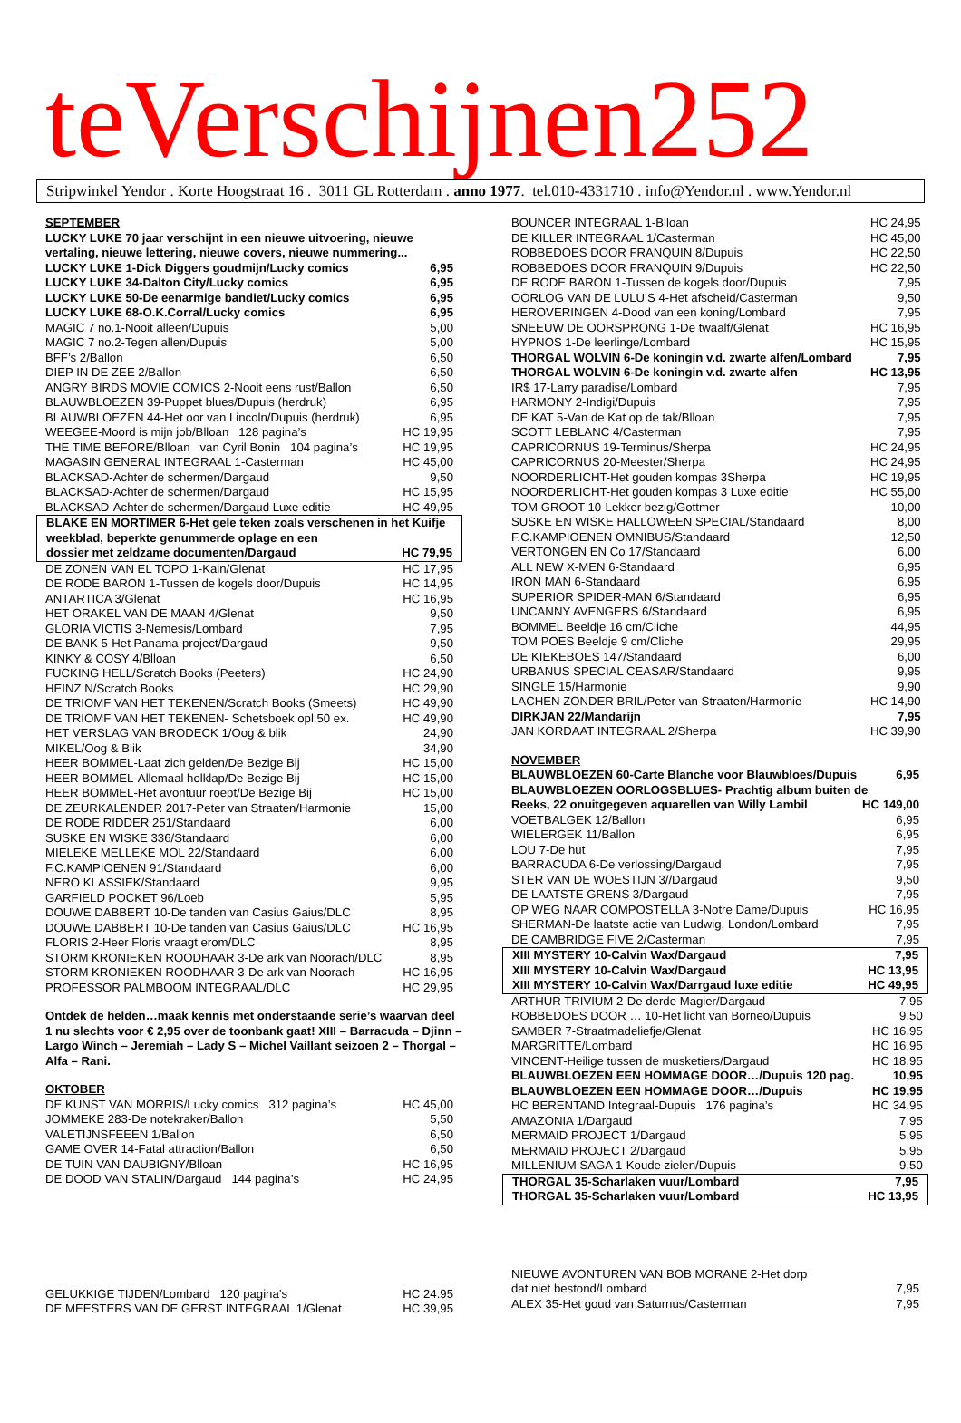teVerschijnen252
Stripwinkel Yendor . Korte Hoogstraat 16 . 3011 GL Rotterdam . anno 1977. tel.010-4331710 . info@Yendor.nl . www.Yendor.nl
SEPTEMBER
LUCKY LUKE 70 jaar verschijnt in een nieuwe uitvoering, nieuwe vertaling, nieuwe lettering, nieuwe covers, nieuwe nummering...
| LUCKY LUKE 1-Dick Diggers goudmijn/Lucky comics | 6,95 |
| LUCKY LUKE 34-Dalton City/Lucky comics | 6,95 |
| LUCKY LUKE 50-De eenarmige bandiet/Lucky comics | 6,95 |
| LUCKY LUKE 68-O.K.Corral/Lucky comics | 6,95 |
| MAGIC 7 no.1-Nooit alleen/Dupuis | 5,00 |
| MAGIC 7 no.2-Tegen allen/Dupuis | 5,00 |
| BFF’s 2/Ballon | 6,50 |
| DIEP IN DE ZEE 2/Ballon | 6,50 |
| ANGRY BIRDS MOVIE COMICS 2-Nooit eens rust/Ballon | 6,50 |
| BLAUWBLOEZEN 39-Puppet blues/Dupuis (herdruk) | 6,95 |
| BLAUWBLOEZEN 44-Het oor van Lincoln/Dupuis (herdruk) | 6,95 |
| WEEGEE-Moord is mijn job/Blloan 128 pagina’s | HC 19,95 |
| THE TIME BEFORE/Blloan van Cyril Bonin 104 pagina’s | HC 19,95 |
| MAGASIN GENERAL INTEGRAAL 1-Casterman | HC 45,00 |
| BLACKSAD-Achter de schermen/Dargaud | 9,50 |
| BLACKSAD-Achter de schermen/Dargaud | HC 15,95 |
| BLACKSAD-Achter de schermen/Dargaud Luxe editie | HC 49,95 |
BLAKE EN MORTIMER 6-Het gele teken zoals verschenen in het Kuifje weekblad, beperkte genummerde oplage en een
| dossier met zeldzame documenten/Dargaud | HC 79,95 |
| DE ZONEN VAN EL TOPO 1-Kain/Glenat | HC 17,95 |
| DE RODE BARON 1-Tussen de kogels door/Dupuis | HC 14,95 |
| ANTARTICA 3/Glenat | HC 16,95 |
| HET ORAKEL VAN DE MAAN 4/Glenat | 9,50 |
| GLORIA VICTIS 3-Nemesis/Lombard | 7,95 |
| DE BANK 5-Het Panama-project/Dargaud | 9,50 |
| KINKY & COSY 4/Blloan | 6,50 |
| FUCKING HELL/Scratch Books (Peeters) | HC 24,90 |
| HEINZ N/Scratch Books | HC 29,90 |
| DE TRIOMF VAN HET TEKENEN/Scratch Books (Smeets) | HC 49,90 |
| DE TRIOMF VAN HET TEKENEN- Schetsboek opl.50 ex. | HC 49,90 |
| HET VERSLAG VAN BRODECK 1/Oog & blik | 24,90 |
| MIKEL/Oog & Blik | 34,90 |
| HEER BOMMEL-Laat zich gelden/De Bezige Bij | HC 15,00 |
| HEER BOMMEL-Allemaal holklap/De Bezige Bij | HC 15,00 |
| HEER BOMMEL-Het avontuur roept/De Bezige Bij | HC 15,00 |
| DE ZEURKALENDER 2017-Peter van Straaten/Harmonie | 15,00 |
| DE RODE RIDDER 251/Standaard | 6,00 |
| SUSKE EN WISKE 336/Standaard | 6,00 |
| MIELEKE MELLEKE MOL 22/Standaard | 6,00 |
| F.C.KAMPIOENEN 91/Standaard | 6,00 |
| NERO KLASSIEK/Standaard | 9,95 |
| GARFIELD POCKET 96/Loeb | 5,95 |
| DOUWE DABBERT 10-De tanden van Casius Gaius/DLC | 8,95 |
| DOUWE DABBERT 10-De tanden van Casius Gaius/DLC | HC 16,95 |
| FLORIS 2-Heer Floris vraagt erom/DLC | 8,95 |
| STORM KRONIEKEN ROODHAAR 3-De ark van Noorach/DLC | 8,95 |
| STORM KRONIEKEN ROODHAAR 3-De ark van Noorach | HC 16,95 |
| PROFESSOR PALMBOOM INTEGRAAL/DLC | HC 29,95 |
Ontdek de helden…maak kennis met onderstaande serie’s waarvan deel 1 nu slechts voor € 2,95 over de toonbank gaat! XIII – Barracuda – Djinn – Largo Winch – Jeremiah – Lady S – Michel Vaillant seizoen 2 – Thorgal –Alfa – Rani.
OKTOBER
| DE KUNST VAN MORRIS/Lucky comics 312 pagina’s | HC 45,00 |
| JOMMEKE 283-De notekraker/Ballon | 5,50 |
| VALETIJNSFEEEN 1/Ballon | 6,50 |
| GAME OVER 14-Fatal attraction/Ballon | 6,50 |
| DE TUIN VAN DAUBIGNY/Blloan | HC 16,95 |
| DE DOOD VAN STALIN/Dargaud 144 pagina’s | HC 24,95 |
| GELUKKIGE TIJDEN/Lombard 120 pagina’s | HC 24.95 |
| DE MEESTERS VAN DE GERST INTEGRAAL 1/Glenat | HC 39,95 |
| BOUNCER INTEGRAAL 1-Blloan | HC 24,95 |
| DE KILLER INTEGRAAL 1/Casterman | HC 45,00 |
| ROBBEDOES DOOR FRANQUIN 8/Dupuis | HC 22,50 |
| ROBBEDOES DOOR FRANQUIN 9/Dupuis | HC 22,50 |
| DE RODE BARON 1-Tussen de kogels door/Dupuis | 7,95 |
| OORLOG VAN DE LULU’S 4-Het afscheid/Casterman | 9,50 |
| HEROVERINGEN 4-Dood van een koning/Lombard | 7,95 |
| SNEEUW DE OORSPRONG 1-De twaalf/Glenat | HC 16,95 |
| HYPNOS 1-De leerlinge/Lombard | HC 15,95 |
| THORGAL WOLVIN 6-De koningin v.d. zwarte alfen/Lombard | 7,95 |
| THORGAL WOLVIN 6-De koningin v.d. zwarte alfen | HC 13,95 |
| IR$ 17-Larry paradise/Lombard | 7,95 |
| HARMONY 2-Indigi/Dupuis | 7,95 |
| DE KAT 5-Van de Kat op de tak/Blloan | 7,95 |
| SCOTT LEBLANC 4/Casterman | 7,95 |
| CAPRICORNUS 19-Terminus/Sherpa | HC 24,95 |
| CAPRICORNUS 20-Meester/Sherpa | HC 24,95 |
| NOORDERLICHT-Het gouden kompas 3Sherpa | HC 19,95 |
| NOORDERLICHT-Het gouden kompas 3 Luxe editie | HC 55,00 |
| TOM GROOT 10-Lekker bezig/Gottmer | 10,00 |
| SUSKE EN WISKE HALLOWEEN SPECIAL/Standaard | 8,00 |
| F.C.KAMPIOENEN OMNIBUS/Standaard | 12,50 |
| VERTONGEN EN Co 17/Standaard | 6,00 |
| ALL NEW X-MEN 6-Standaard | 6,95 |
| IRON MAN 6-Standaard | 6,95 |
| SUPERIOR SPIDER-MAN 6/Standaard | 6,95 |
| UNCANNY AVENGERS 6/Standaard | 6,95 |
| BOMMEL Beeldje 16 cm/Cliche | 44,95 |
| TOM POES Beeldje 9 cm/Cliche | 29,95 |
| DE KIEKEBOES 147/Standaard | 6,00 |
| URBANUS SPECIAL CEASAR/Standaard | 9,95 |
| SINGLE 15/Harmonie | 9,90 |
| LACHEN ZONDER BRIL/Peter van Straaten/Harmonie | HC 14,90 |
| DIRKJAN 22/Mandarijn | 7,95 |
| JAN KORDAAT INTEGRAAL 2/Sherpa | HC 39,90 |
NOVEMBER
| BLAUWBLOEZEN 60-Carte Blanche voor Blauwbloes/Dupuis | 6,95 |
BLAUWBLOEZEN OORLOGSBLUES- Prachtig album buiten de
| Reeks, 22 onuitgegeven aquarellen van Willy Lambil | HC 149,00 |
| VOETBALGEK 12/Ballon | 6,95 |
| WIELERGEK 11/Ballon | 6,95 |
| LOU 7-De hut | 7,95 |
| BARRACUDA 6-De verlossing/Dargaud | 7,95 |
| STER VAN DE WOESTIJN 3//Dargaud | 9,50 |
| DE LAATSTE GRENS 3/Dargaud | 7,95 |
| OP WEG NAAR COMPOSTELLA 3-Notre Dame/Dupuis | HC 16,95 |
| SHERMAN-De laatste actie van Ludwig, London/Lombard | 7,95 |
| DE CAMBRIDGE FIVE 2/Casterman | 7,95 |
| XIII MYSTERY 10-Calvin Wax/Dargaud | 7,95 |
| XIII MYSTERY 10-Calvin Wax/Dargaud | HC 13,95 |
| XIII MYSTERY 10-Calvin Wax/Darrgaud luxe editie | HC 49,95 |
| ARTHUR TRIVIUM 2-De derde Magier/Dargaud | 7,95 |
| ROBBEDOES DOOR … 10-Het licht van Borneo/Dupuis | 9,50 |
| SAMBER 7-Straatmadeliefje/Glenat | HC 16,95 |
| MARGRITTE/Lombard | HC 16,95 |
| VINCENT-Heilige tussen de musketiers/Dargaud | HC 18,95 |
| BLAUWBLOEZEN EEN HOMMAGE DOOR…/Dupuis 120 pag. | 10,95 |
| BLAUWBLOEZEN EEN HOMMAGE DOOR…/Dupuis | HC 19,95 |
| HC BERENTAND Integraal-Dupuis 176 pagina’s | HC 34,95 |
| AMAZONIA 1/Dargaud | 7,95 |
| MERMAID PROJECT 1/Dargaud | 5,95 |
| MERMAID PROJECT 2/Dargaud | 5,95 |
| MILLENIUM SAGA 1-Koude zielen/Dupuis | 9,50 |
| THORGAL 35-Scharlaken vuur/Lombard | 7,95 |
| THORGAL 35-Scharlaken vuur/Lombard | HC 13,95 |
| NIEUWE AVONTUREN VAN BOB MORANE 2-Het dorp dat niet bestond/Lombard | 7,95 |
| ALEX 35-Het goud van Saturnus/Casterman | 7,95 |